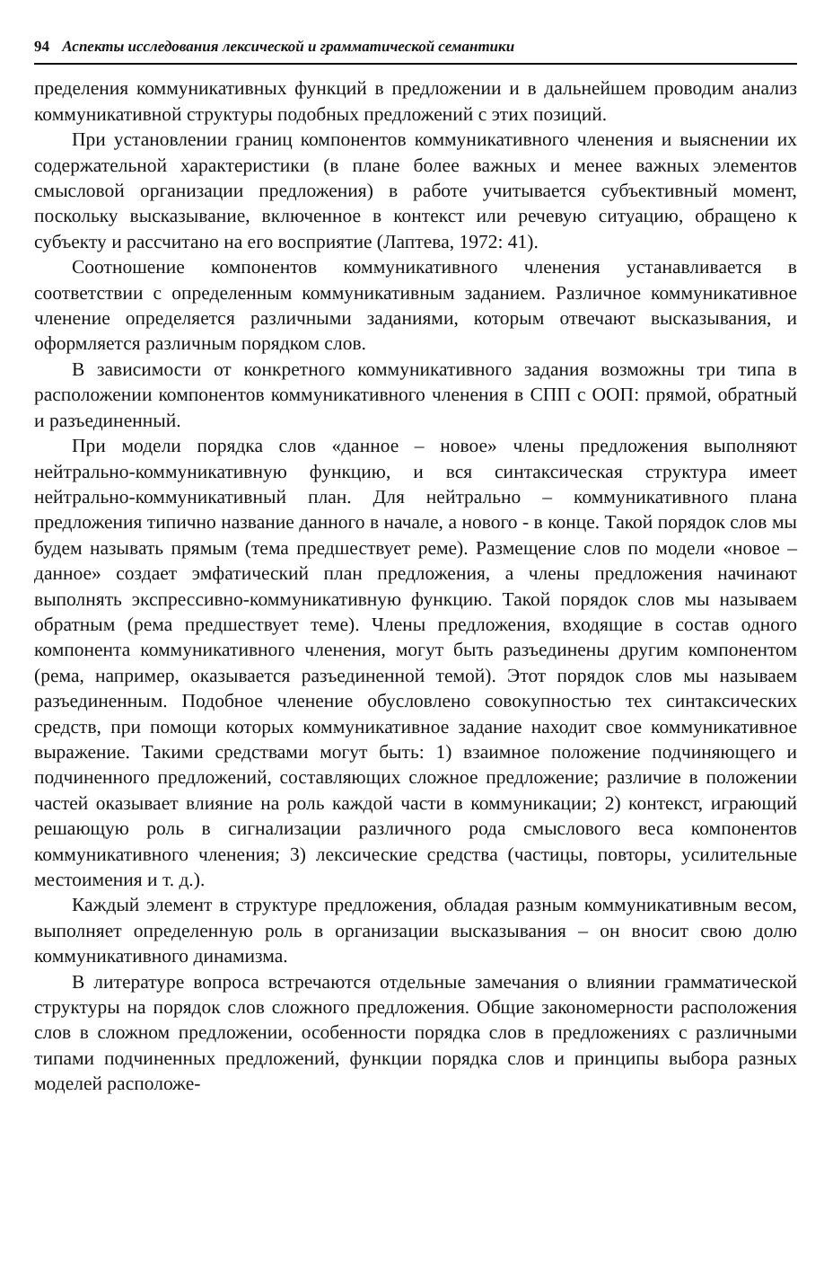94 Аспекты исследования лексической и грамматической семантики
пределения коммуникативных функций в предложении и в дальнейшем проводим анализ коммуникативной структуры подобных предложений с этих позиций.
При установлении границ компонентов коммуникативного членения и выяснении их содержательной характеристики (в плане более важных и менее важных элементов смысловой организации предложения) в работе учитывается субъективный момент, поскольку высказывание, включенное в контекст или речевую ситуацию, обращено к субъекту и рассчитано на его восприятие (Лаптева, 1972: 41).
Соотношение компонентов коммуникативного членения устанавливается в соответствии с определенным коммуникативным заданием. Различное коммуникативное членение определяется различными заданиями, которым отвечают высказывания, и оформляется различным порядком слов.
В зависимости от конкретного коммуникативного задания возможны три типа в расположении компонентов коммуникативного членения в СПП с ООП: прямой, обратный и разъединенный.
При модели порядка слов «данное – новое» члены предложения выполняют нейтрально-коммуникативную функцию, и вся синтаксическая структура имеет нейтрально-коммуникативный план. Для нейтрально – коммуникативного плана предложения типично название данного в начале, а нового - в конце. Такой порядок слов мы будем называть прямым (тема предшествует реме). Размещение слов по модели «новое – данное» создает эмфатический план предложения, а члены предложения начинают выполнять экспрессивно-коммуникативную функцию. Такой порядок слов мы называем обратным (рема предшествует теме). Члены предложения, входящие в состав одного компонента коммуникативного членения, могут быть разъединены другим компонентом (рема, например, оказывается разъединенной темой). Этот порядок слов мы называем разъединенным. Подобное членение обусловлено совокупностью тех синтаксических средств, при помощи которых коммуникативное задание находит свое коммуникативное выражение. Такими средствами могут быть: 1) взаимное положение подчиняющего и подчиненного предложений, составляющих сложное предложение; различие в положении частей оказывает влияние на роль каждой части в коммуникации; 2) контекст, играющий решающую роль в сигнализации различного рода смыслового веса компонентов коммуникативного членения; 3) лексические средства (частицы, повторы, усилительные местоимения и т. д.).
Каждый элемент в структуре предложения, обладая разным коммуникативным весом, выполняет определенную роль в организации высказывания – он вносит свою долю коммуникативного динамизма.
В литературе вопроса встречаются отдельные замечания о влиянии грамматической структуры на порядок слов сложного предложения. Общие закономерности расположения слов в сложном предложении, особенности порядка слов в предложениях с различными типами подчиненных предложений, функции порядка слов и принципы выбора разных моделей расположе-